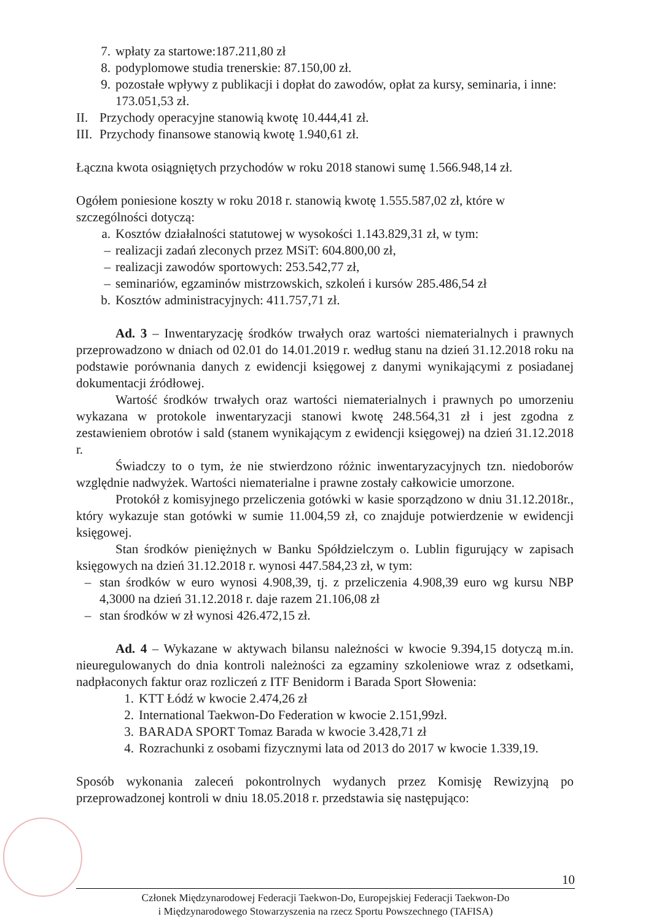7. wpłaty za startowe:187.211,80 zł
8. podyplomowe studia trenerskie: 87.150,00 zł.
9. pozostałe wpływy z publikacji i dopłat do zawodów, opłat za kursy, seminaria, i inne: 173.051,53 zł.
II. Przychody operacyjne stanowią kwotę 10.444,41 zł.
III. Przychody finansowe stanowią kwotę 1.940,61 zł.
Łączna kwota osiągniętych przychodów w roku 2018 stanowi sumę 1.566.948,14 zł.
Ogółem poniesione koszty w roku 2018 r. stanowią kwotę 1.555.587,02 zł, które w szczególności dotyczą:
a. Kosztów działalności statutowej w wysokości 1.143.829,31 zł, w tym:
– realizacji zadań zleconych przez MSiT: 604.800,00 zł,
– realizacji zawodów sportowych: 253.542,77 zł,
– seminariów, egzaminów mistrzowskich, szkoleń i kursów 285.486,54 zł
b. Kosztów administracyjnych: 411.757,71 zł.
Ad. 3 – Inwentaryzację środków trwałych oraz wartości niematerialnych i prawnych przeprowadzono w dniach od 02.01 do 14.01.2019 r. według stanu na dzień 31.12.2018 roku na podstawie porównania danych z ewidencji księgowej z danymi wynikającymi z posiadanej dokumentacji źródłowej.
Wartość środków trwałych oraz wartości niematerialnych i prawnych po umorzeniu wykazana w protokole inwentaryzacji stanowi kwotę 248.564,31 zł i jest zgodna z zestawieniem obrotów i sald (stanem wynikającym z ewidencji księgowej) na dzień 31.12.2018 r.
Świadczy to o tym, że nie stwierdzono różnic inwentaryzacyjnych tzn. niedoborów względnie nadwyżek. Wartości niematerialne i prawne zostały całkowicie umorzone.
Protokół z komisyjnego przeliczenia gotówki w kasie sporządzono w dniu 31.12.2018r., który wykazuje stan gotówki w sumie 11.004,59 zł, co znajduje potwierdzenie w ewidencji księgowej.
Stan środków pieniężnych w Banku Spółdzielczym o. Lublin figurujący w zapisach księgowych na dzień 31.12.2018 r. wynosi 447.584,23 zł, w tym:
– stan środków w euro wynosi 4.908,39, tj. z przeliczenia 4.908,39 euro wg kursu NBP 4,3000 na dzień 31.12.2018 r. daje razem 21.106,08 zł
– stan środków w zł wynosi 426.472,15 zł.
Ad. 4 – Wykazane w aktywach bilansu należności w kwocie 9.394,15 dotyczą m.in. nieuregulowanych do dnia kontroli należności za egzaminy szkoleniowe wraz z odsetkami, nadpłaconych faktur oraz rozliczeń z ITF Benidorm i Barada Sport Słowenia:
1. KTT Łódź w kwocie 2.474,26 zł
2. International Taekwon-Do Federation w kwocie 2.151,99zł.
3. BARADA SPORT Tomaz Barada w kwocie 3.428,71 zł
4. Rozrachunki z osobami fizycznymi lata od 2013 do 2017 w kwocie 1.339,19.
Sposób wykonania zaleceń pokontrolnych wydanych przez Komisję Rewizyjną po przeprowadzonej kontroli w dniu 18.05.2018 r. przedstawia się następująco:
10
Członek Międzynarodowej Federacji Taekwon-Do, Europejskiej Federacji Taekwon-Do
i Międzynarodowego Stowarzyszenia na rzecz Sportu Powszechnego (TAFISA)